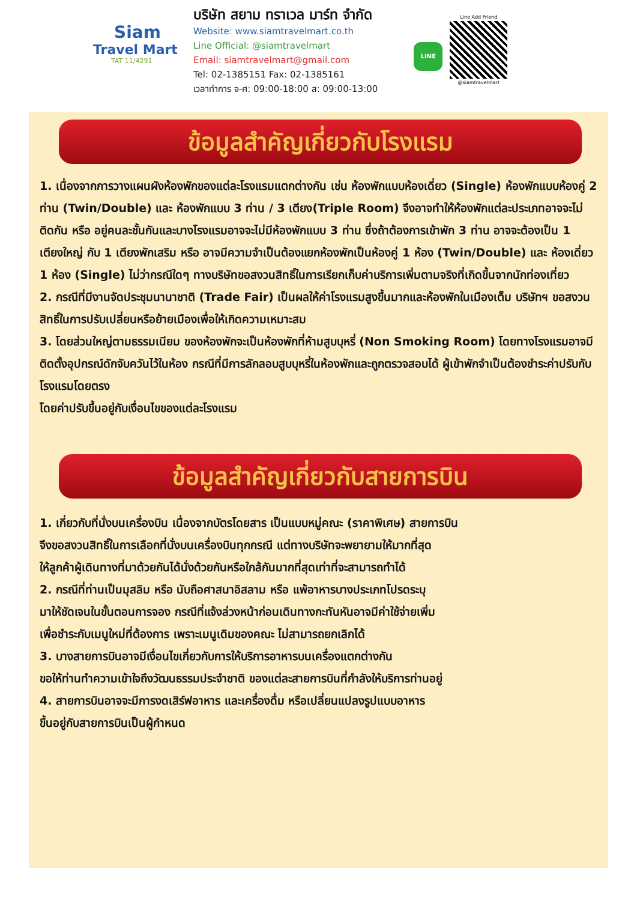Siam
Travel Mart
TAT 11/4291
บริษัท สยาม ทราเวล มาร์ท จำกัด
Website: www.siamtravelmart.co.th
Line Official: @siamtravelmart
Email: siamtravelmart@gmail.com
Tel: 02-1385151 Fax: 02-1385161
เวลาทำการ จ-ศ: 09:00-18:00 ส: 09:00-13:00
LINE
Line Add Friend
@siamtravelmart
ข้อมูลสำคัญเกี่ยวกับโรงแรม
1. เนื่องจากการวางแผนผังห้องพักของแต่ละโรงแรมแตกต่างกัน เช่น ห้องพักแบบห้องเดี่ยว (Single) ห้องพักแบบห้องคู่ 2 ท่าน (Twin/Double) และ ห้องพักแบบ 3 ท่าน / 3 เตียง(Triple Room) จึงอาจทำให้ห้องพักแต่ละประเภทอาจจะไม่ติดกัน หรือ อยู่คนละชั้นกันและบางโรงแรมอาจจะไม่มีห้องพักแบบ 3 ท่าน ซึ่งถ้าต้องการเข้าพัก 3 ท่าน อาจจะต้องเป็น 1 เตียงใหญ่ กับ 1 เตียงพักเสริม หรือ อาจมีความจำเป็นต้องแยกห้องพักเป็นห้องคู่ 1 ห้อง (Twin/Double) และ ห้องเดี่ยว 1 ห้อง (Single) ไม่ว่ากรณีใดๆ ทางบริษัทขอสงวนสิทธิ์ในการเรียกเก็บค่าบริการเพิ่มตามจริงที่เกิดขึ้นจากนักท่องเที่ยว
2. กรณีที่มีงานจัดประชุมนานาชาติ (Trade Fair) เป็นผลให้ค่าโรงแรมสูงขึ้นมากและห้องพักในเมืองเต็ม บริษัทฯ ขอสงวนสิทธิ์ในการปรับเปลี่ยนหรือย้ายเมืองเพื่อให้เกิดความเหมาะสม
3. โดยส่วนใหญ่ตามธรรมเนียม ของห้องพักจะเป็นห้องพักที่ห้ามสูบบุหรี่ (Non Smoking Room) โดยทางโรงแรมอาจมีติดตั้งอุปกรณ์ดักจับควันไว้ในห้อง กรณีที่มีการลักลอบสูบบุหรี่ในห้องพักและถูกตรวจสอบได้ ผู้เข้าพักจำเป็นต้องชำระค่าปรับกับโรงแรมโดยตรง
โดยค่าปรับขึ้นอยู่กับเงื่อนไขของแต่ละโรงแรม
ข้อมูลสำคัญเกี่ยวกับสายการบิน
1. เกี่ยวกับที่นั่งบนเครื่องบิน เนื่องจากบัตรโดยสาร เป็นแบบหมู่คณะ (ราคาพิเศษ) สายการบิน
จึงขอสงวนสิทธิ์ในการเลือกที่นั่งบนเครื่องบินทุกกรณี แต่ทางบริษัทจะพยายามให้มากที่สุด
ให้ลูกค้าผู้เดินทางที่มาด้วยกันได้นั่งด้วยกันหรือใกล้กันมากที่สุดเท่าที่จะสามารถทำได้
2. กรณีที่ท่านเป็นมุสลิม หรือ นับถือศาสนาอิสลาม หรือ แพ้อาหารบางประเภทโปรดระบุ
มาให้ชัดเจนในขั้นตอนการจอง กรณีที่แจ้งล่วงหน้าก่อนเดินทางกะทันหันอาจมีค่าใช้จ่ายเพิ่ม
เพื่อชำระกับเมนูใหม่ที่ต้องการ เพราะเมนูเดิมของคณะ ไม่สามารถยกเลิกได้
3. บางสายการบินอาจมีเงื่อนไขเกี่ยวกับการให้บริการอาหารบนเครื่องแตกต่างกัน
ขอให้ท่านทำความเข้าใจถึงวัฒนธรรมประจำชาติ ของแต่ละสายการบินที่กำลังให้บริการท่านอยู่
4. สายการบินอาจจะมีการงดเสิร์ฟอาหาร และเครื่องดื่ม หรือเปลี่ยนแปลงรูปแบบอาหาร
ขึ้นอยู่กับสายการบินเป็นผู้กำหนด